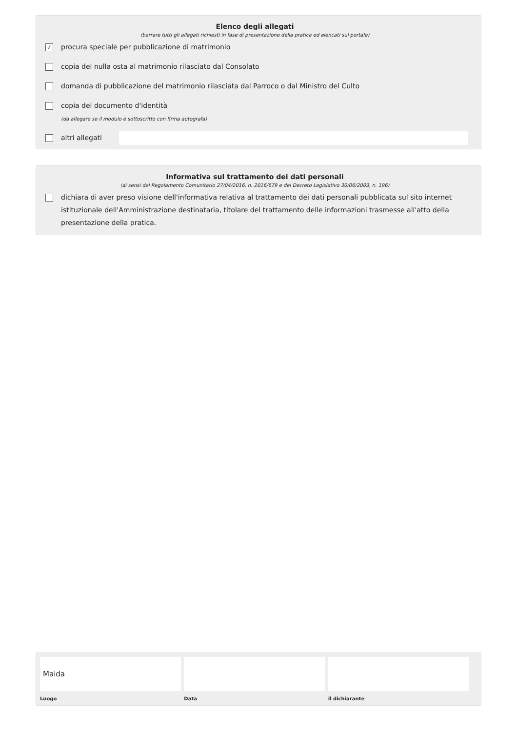Elenco degli allegati
(barrare tutti gli allegati richiesti in fase di presentazione della pratica ed elencati sul portale)
✓ procura speciale per pubblicazione di matrimonio
copia del nulla osta al matrimonio rilasciato dal Consolato
domanda di pubblicazione del matrimonio rilasciata dal Parroco o dal Ministro del Culto
copia del documento d'identità
(da allegare se il modulo è sottoscritto con firma autografa)
altri allegati
Informativa sul trattamento dei dati personali
(ai sensi del Regolamento Comunitario 27/04/2016, n. 2016/679 e del Decreto Legislativo 30/06/2003, n. 196)
dichiara di aver preso visione dell'informativa relativa al trattamento dei dati personali pubblicata sul sito internet istituzionale dell'Amministrazione destinataria, titolare del trattamento delle informazioni trasmesse all'atto della presentazione della pratica.
Maida
Luogo
Data il dichiarante